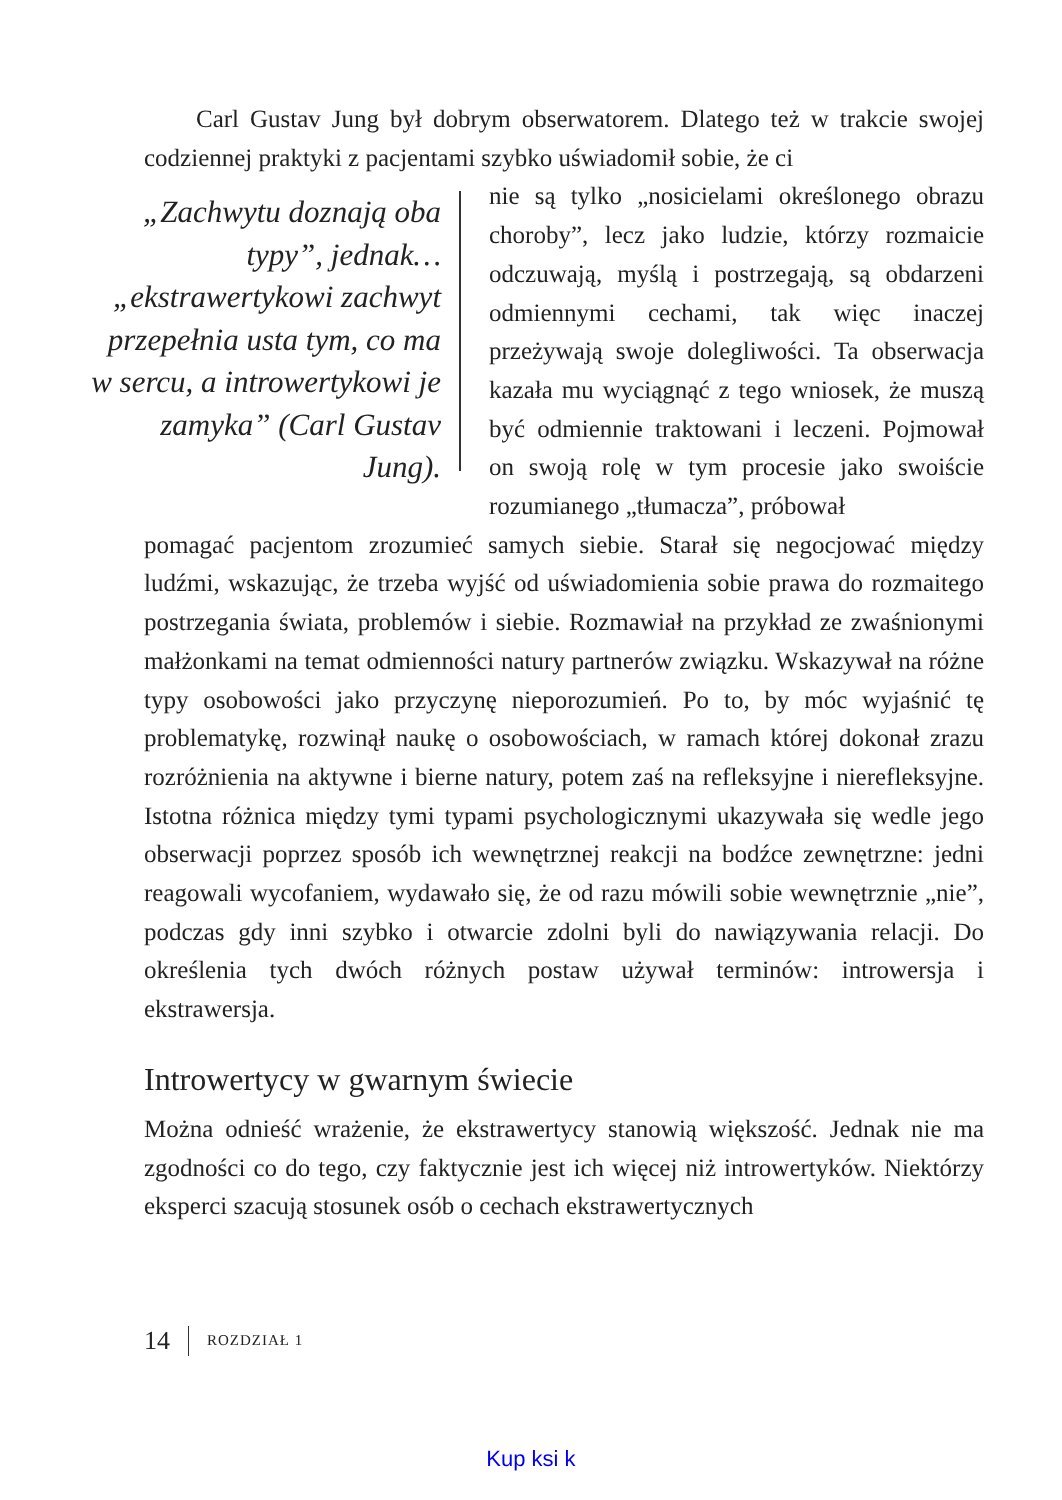Carl Gustav Jung był dobrym obserwatorem. Dlatego też w trakcie swojej codziennej praktyki z pacjentami szybko uświadomił sobie, że ci
„Zachwytu doznają oba typy”, jednak… „ekstrawertykowi zachwyt przepełnia usta tym, co ma w sercu, a introwertykowi je zamyka” (Carl Gustav Jung).
nie są tylko „nosicielami określonego obrazu choroby”, lecz jako ludzie, którzy rozmaicie odczuwają, myślą i postrzegają, są obdarzeni odmiennymi cechami, tak więc inaczej przeżywają swoje dolegliwości. Ta obserwacja kazała mu wyciągnąć z tego wniosek, że muszą być odmiennie traktowani i leczeni. Pojmował on swoją rolę w tym procesie jako swoiście rozumianego „tłumacza”, próbował
pomagać pacjentom zrozumieć samych siebie. Starał się negocjować między ludźmi, wskazując, że trzeba wyjść od uświadomienia sobie prawa do rozmaitego postrzegania świata, problemów i siebie. Rozmawiał na przykład ze zwaśnionymi małżonkami na temat odmienności natury partnerów związku. Wskazywał na różne typy osobowości jako przyczynę nieporozumień. Po to, by móc wyjaśnić tę problematykę, rozwinął naukę o osobowościach, w ramach której dokonał zrazu rozróżnienia na aktywne i bierne natury, potem zaś na refleksyjne i nierefleksyjne. Istotna różnica między tymi typami psychologicznymi ukazywała się wedle jego obserwacji poprzez sposób ich wewnętrznej reakcji na bodźce zewnętrzne: jedni reagowali wycofaniem, wydawało się, że od razu mówili sobie wewnętrznie „nie”, podczas gdy inni szybko i otwarcie zdolni byli do nawiązywania relacji. Do określenia tych dwóch różnych postaw używał terminów: introwersja i ekstrawersja.
Introwertycy w gwarnym świecie
Można odnieść wrażenie, że ekstrawertycy stanowią większość. Jednak nie ma zgodności co do tego, czy faktycznie jest ich więcej niż introwertyków. Niektórzy eksperci szacują stosunek osób o cechach ekstrawertycznych
14 ROZDZIAŁ 1
Kup ksi k